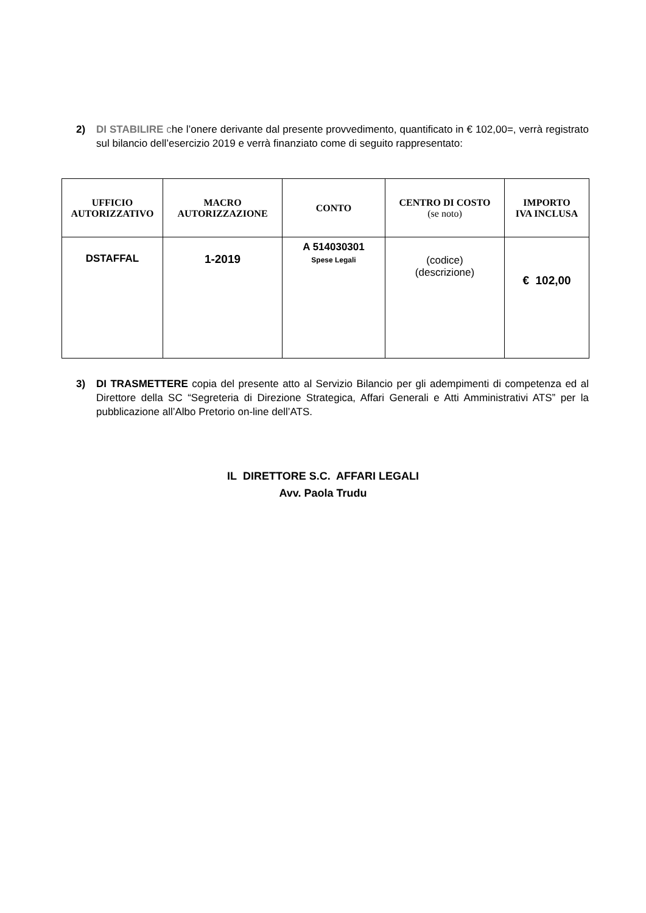2) DI STABILIRE che l’onere derivante dal presente provvedimento, quantificato in € 102,00=, verrà registrato sul bilancio dell’esercizio 2019 e verrà finanziato come di seguito rappresentato:
| UFFICIO AUTORIZZATIVO | MACRO AUTORIZZAZIONE | CONTO | CENTRO DI COSTO (se noto) | IMPORTO IVA INCLUSA |
| --- | --- | --- | --- | --- |
| DSTAFFAL | 1-2019 | A 514030301 Spese Legali | (codice) (descrizione) | € 102,00 |
3) DI TRASMETTERE copia del presente atto al Servizio Bilancio per gli adempimenti di competenza ed al Direttore della SC “Segreteria di Direzione Strategica, Affari Generali e Atti Amministrativi ATS” per la pubblicazione all’Albo Pretorio on-line dell’ATS.
IL DIRETTORE S.C. AFFARI LEGALI
Avv. Paola Trudu